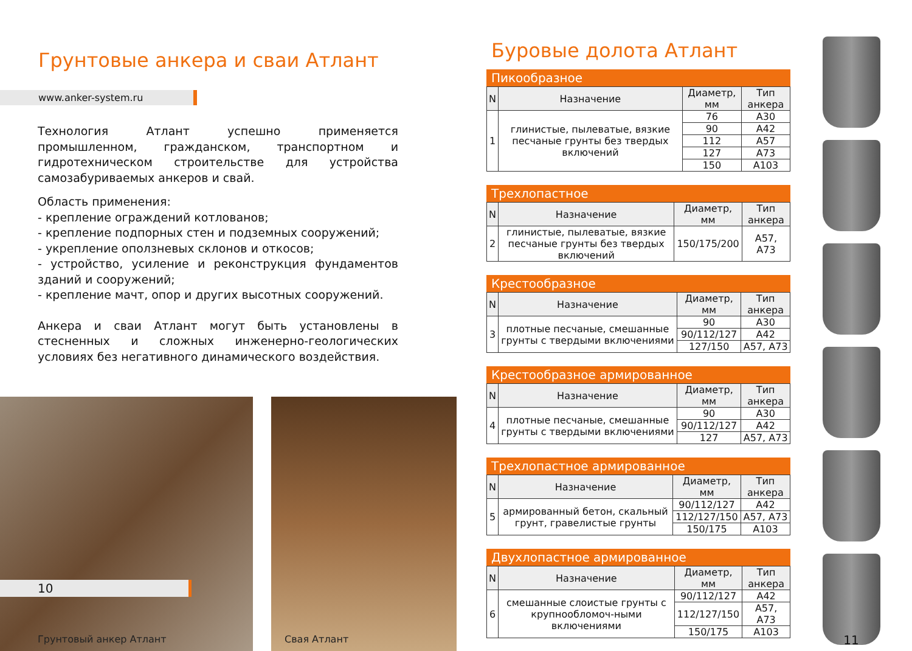Грунтовые анкера и сваи Атлант
www.anker-system.ru
Технология Атлант успешно применяется промышленном, гражданском, транспортном и гидротехническом строительстве для устройства самозабуриваемых анкеров и свай.
Область применения:
- крепление ограждений котлованов;
- крепление подпорных стен и подземных сооружений;
- укрепление оползневых склонов и откосов;
- устройство, усиление и реконструкция фундаментов зданий и сооружений;
- крепление мачт, опор и других высотных сооружений.
Анкера и сваи Атлант могут быть установлены в стесненных и сложных инженерно-геологических условиях без негативного динамического воздействия.
Грунтовый анкер Атлант Свая Атлант
10
Буровые долота Атлант
Пикообразное
| N | Назначение | Диаметр, мм | Тип анкера |
| --- | --- | --- | --- |
| 1 | глинистые, пылеватые, вязкие песчаные грунты без твердых включений | 76 | A30 |
| | | 90 | A42 |
| | | 112 | A57 |
| | | 127 | A73 |
| | | 150 | A103 |
Трехлопастное
| N | Назначение | Диаметр, мм | Тип анкера |
| --- | --- | --- | --- |
| 2 | глинистые, пылеватые, вязкие песчаные грунты без твердых включений | 150/175/200 | A57, A73 |
Крестообразное
| N | Назначение | Диаметр, мм | Тип анкера |
| --- | --- | --- | --- |
| 3 | плотные песчаные, смешанные грунты с твердыми включениями | 90 | A30 |
| | | 90/112/127 | A42 |
| | | 127/150 | A57, A73 |
Крестообразное армированное
| N | Назначение | Диаметр, мм | Тип анкера |
| --- | --- | --- | --- |
| 4 | плотные песчаные, смешанные грунты с твердыми включениями | 90 | A30 |
| | | 90/112/127 | A42 |
| | | 127 | A57, A73 |
Трехлопастное армированное
| N | Назначение | Диаметр, мм | Тип анкера |
| --- | --- | --- | --- |
| 5 | армированный бетон, скальный грунт, гравелистые грунты | 90/112/127 | A42 |
| | | 112/127/150 | A57, A73 |
| | | 150/175 | A103 |
Двухлопастное армированное
| N | Назначение | Диаметр, мм | Тип анкера |
| --- | --- | --- | --- |
| 6 | смешанные слоистые грунты с крупнообломоч-ными включениями | 90/112/127 | A42 |
| | | 112/127/150 | A57, A73 |
| | | 150/175 | A103 |
11